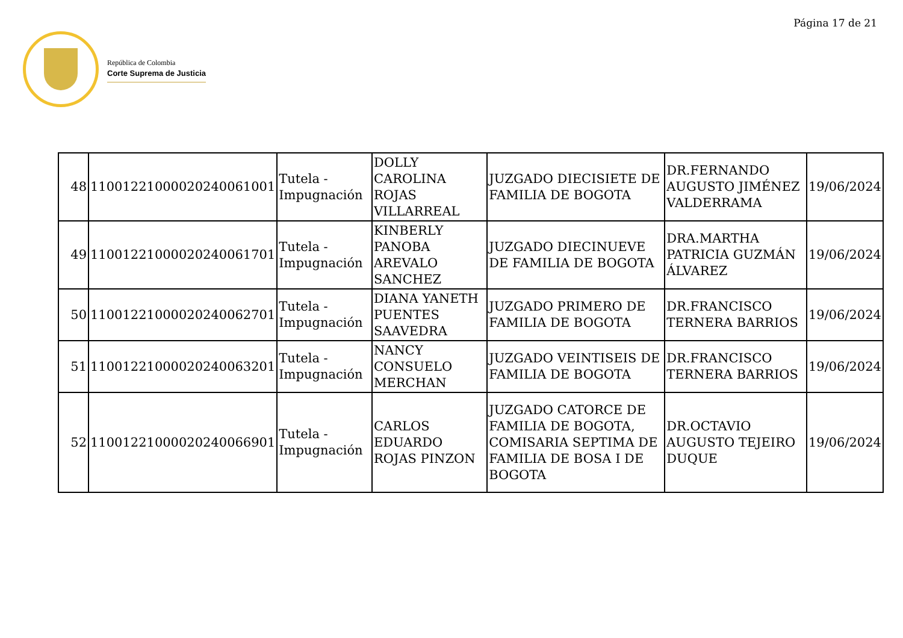Página 17 de 21
República de Colombia
Corte Suprema de Justicia
| 48 | 11001221000020240061001 | Tutela - Impugnación | DOLLY CAROLINA ROJAS VILLARREAL | JUZGADO DIECISIETE DE FAMILIA DE BOGOTA | DR.FERNANDO AUGUSTO JIMÉNEZ VALDERRAMA | 19/06/2024 |
| 49 | 11001221000020240061701 | Tutela - Impugnación | KINBERLY PANOBA AREVALO SANCHEZ | JUZGADO DIECINUEVE DE FAMILIA DE BOGOTA | DRA.MARTHA PATRICIA GUZMÁN ÁLVAREZ | 19/06/2024 |
| 50 | 11001221000020240062701 | Tutela - Impugnación | DIANA YANETH PUENTES SAAVEDRA | JUZGADO PRIMERO DE FAMILIA DE BOGOTA | DR.FRANCISCO TERNERA BARRIOS | 19/06/2024 |
| 51 | 11001221000020240063201 | Tutela - Impugnación | NANCY CONSUELO MERCHAN | JUZGADO VEINTISEIS DE FAMILIA DE BOGOTA | DR.FRANCISCO TERNERA BARRIOS | 19/06/2024 |
| 52 | 11001221000020240066901 | Tutela - Impugnación | CARLOS EDUARDO ROJAS PINZON | JUZGADO CATORCE DE FAMILIA DE BOGOTA, COMISARIA SEPTIMA DE FAMILIA DE BOSA I DE BOGOTA | DR.OCTAVIO AUGUSTO TEJEIRO DUQUE | 19/06/2024 |